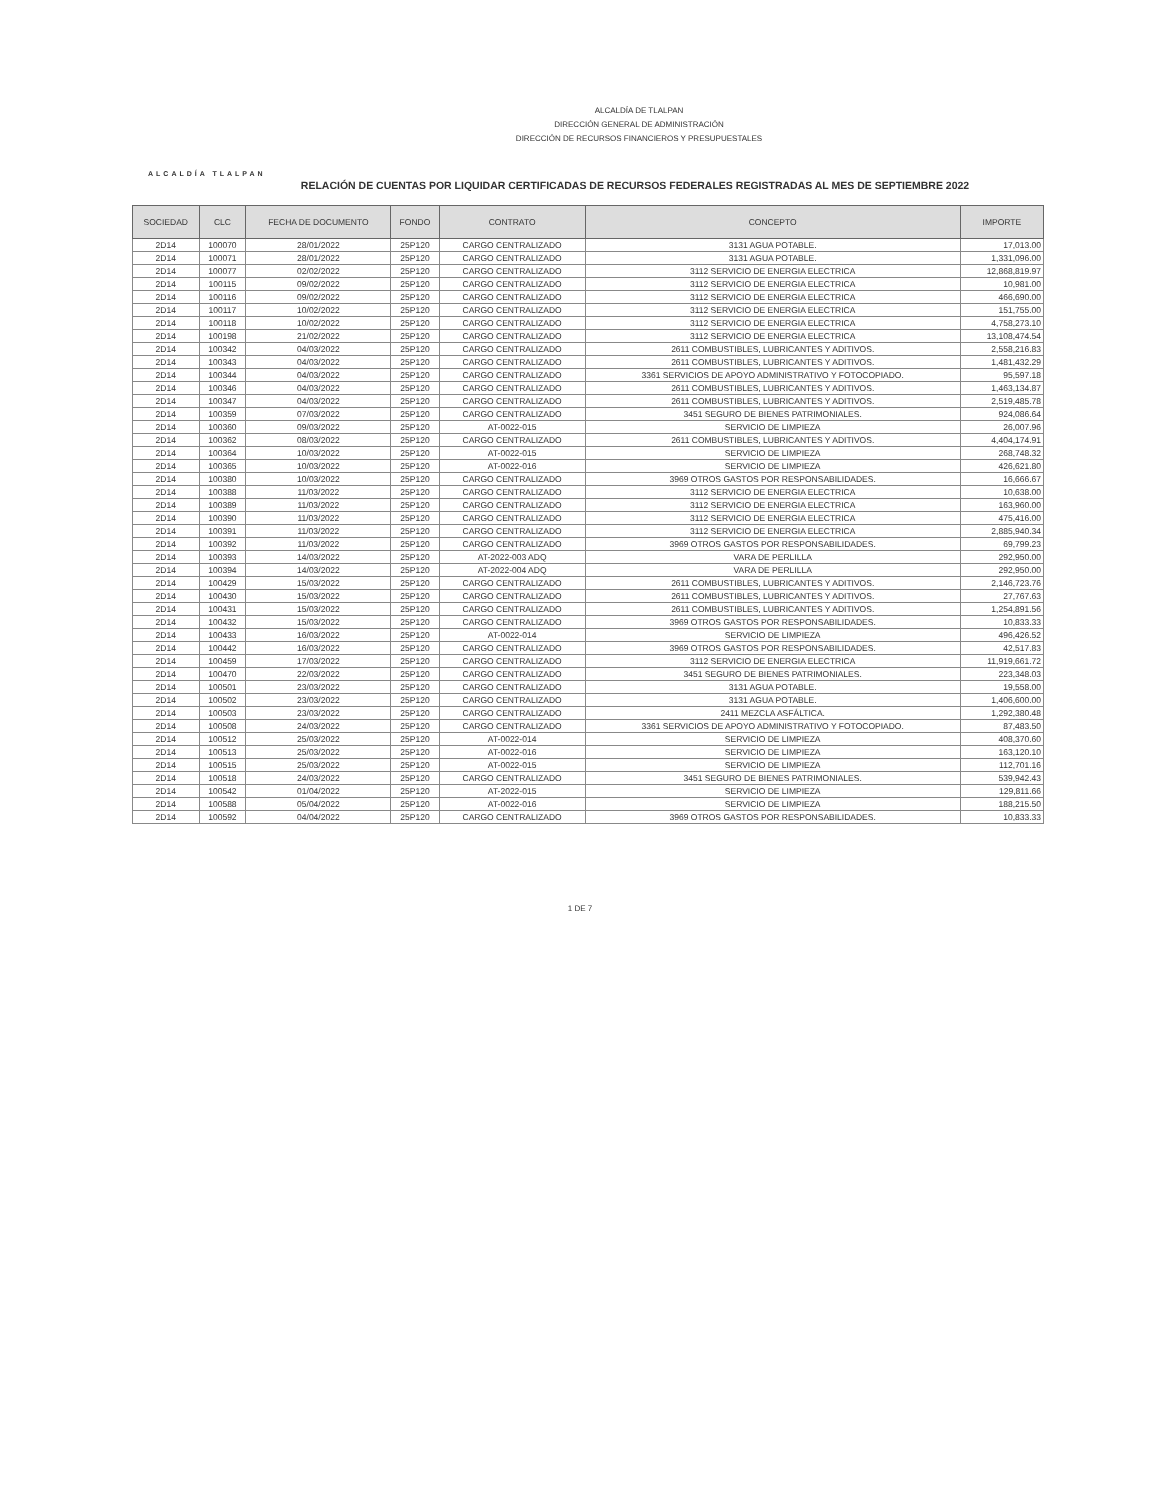ALCALDÍA TLALPAN
ALCALDÍA DE TLALPAN
DIRECCIÓN GENERAL DE ADMINISTRACIÓN
DIRECCIÓN DE RECURSOS FINANCIEROS Y PRESUPUESTALES
RELACIÓN DE CUENTAS POR LIQUIDAR CERTIFICADAS DE RECURSOS FEDERALES REGISTRADAS AL MES DE SEPTIEMBRE 2022
| SOCIEDAD | CLC | FECHA DE DOCUMENTO | FONDO | CONTRATO | CONCEPTO | IMPORTE |
| --- | --- | --- | --- | --- | --- | --- |
| 2D14 | 100070 | 28/01/2022 | 25P120 | CARGO CENTRALIZADO | 3131 AGUA POTABLE. | 17,013.00 |
| 2D14 | 100071 | 28/01/2022 | 25P120 | CARGO CENTRALIZADO | 3131 AGUA POTABLE. | 1,331,096.00 |
| 2D14 | 100077 | 02/02/2022 | 25P120 | CARGO CENTRALIZADO | 3112 SERVICIO DE ENERGIA ELECTRICA | 12,868,819.97 |
| 2D14 | 100115 | 09/02/2022 | 25P120 | CARGO CENTRALIZADO | 3112 SERVICIO DE ENERGIA ELECTRICA | 10,981.00 |
| 2D14 | 100116 | 09/02/2022 | 25P120 | CARGO CENTRALIZADO | 3112 SERVICIO DE ENERGIA ELECTRICA | 466,690.00 |
| 2D14 | 100117 | 10/02/2022 | 25P120 | CARGO CENTRALIZADO | 3112 SERVICIO DE ENERGIA ELECTRICA | 151,755.00 |
| 2D14 | 100118 | 10/02/2022 | 25P120 | CARGO CENTRALIZADO | 3112 SERVICIO DE ENERGIA ELECTRICA | 4,758,273.10 |
| 2D14 | 100198 | 21/02/2022 | 25P120 | CARGO CENTRALIZADO | 3112 SERVICIO DE ENERGIA ELECTRICA | 13,108,474.54 |
| 2D14 | 100342 | 04/03/2022 | 25P120 | CARGO CENTRALIZADO | 2611 COMBUSTIBLES, LUBRICANTES Y ADITIVOS. | 2,558,216.83 |
| 2D14 | 100343 | 04/03/2022 | 25P120 | CARGO CENTRALIZADO | 2611 COMBUSTIBLES, LUBRICANTES Y ADITIVOS. | 1,481,432.29 |
| 2D14 | 100344 | 04/03/2022 | 25P120 | CARGO CENTRALIZADO | 3361 SERVICIOS DE APOYO ADMINISTRATIVO Y FOTOCOPIADO. | 95,597.18 |
| 2D14 | 100346 | 04/03/2022 | 25P120 | CARGO CENTRALIZADO | 2611 COMBUSTIBLES, LUBRICANTES Y ADITIVOS. | 1,463,134.87 |
| 2D14 | 100347 | 04/03/2022 | 25P120 | CARGO CENTRALIZADO | 2611 COMBUSTIBLES, LUBRICANTES Y ADITIVOS. | 2,519,485.78 |
| 2D14 | 100359 | 07/03/2022 | 25P120 | CARGO CENTRALIZADO | 3451 SEGURO DE BIENES PATRIMONIALES. | 924,086.64 |
| 2D14 | 100360 | 09/03/2022 | 25P120 | AT-0022-015 | SERVICIO DE LIMPIEZA | 26,007.96 |
| 2D14 | 100362 | 08/03/2022 | 25P120 | CARGO CENTRALIZADO | 2611 COMBUSTIBLES, LUBRICANTES Y ADITIVOS. | 4,404,174.91 |
| 2D14 | 100364 | 10/03/2022 | 25P120 | AT-0022-015 | SERVICIO DE LIMPIEZA | 268,748.32 |
| 2D14 | 100365 | 10/03/2022 | 25P120 | AT-0022-016 | SERVICIO DE LIMPIEZA | 426,621.80 |
| 2D14 | 100380 | 10/03/2022 | 25P120 | CARGO CENTRALIZADO | 3969 OTROS GASTOS POR RESPONSABILIDADES. | 16,666.67 |
| 2D14 | 100388 | 11/03/2022 | 25P120 | CARGO CENTRALIZADO | 3112 SERVICIO DE ENERGIA ELECTRICA | 10,638.00 |
| 2D14 | 100389 | 11/03/2022 | 25P120 | CARGO CENTRALIZADO | 3112 SERVICIO DE ENERGIA ELECTRICA | 163,960.00 |
| 2D14 | 100390 | 11/03/2022 | 25P120 | CARGO CENTRALIZADO | 3112 SERVICIO DE ENERGIA ELECTRICA | 475,416.00 |
| 2D14 | 100391 | 11/03/2022 | 25P120 | CARGO CENTRALIZADO | 3112 SERVICIO DE ENERGIA ELECTRICA | 2,885,940.34 |
| 2D14 | 100392 | 11/03/2022 | 25P120 | CARGO CENTRALIZADO | 3969 OTROS GASTOS POR RESPONSABILIDADES. | 69,799.23 |
| 2D14 | 100393 | 14/03/2022 | 25P120 | AT-2022-003 ADQ | VARA DE PERLILLA | 292,950.00 |
| 2D14 | 100394 | 14/03/2022 | 25P120 | AT-2022-004 ADQ | VARA DE PERLILLA | 292,950.00 |
| 2D14 | 100429 | 15/03/2022 | 25P120 | CARGO CENTRALIZADO | 2611 COMBUSTIBLES, LUBRICANTES Y ADITIVOS. | 2,146,723.76 |
| 2D14 | 100430 | 15/03/2022 | 25P120 | CARGO CENTRALIZADO | 2611 COMBUSTIBLES, LUBRICANTES Y ADITIVOS. | 27,767.63 |
| 2D14 | 100431 | 15/03/2022 | 25P120 | CARGO CENTRALIZADO | 2611 COMBUSTIBLES, LUBRICANTES Y ADITIVOS. | 1,254,891.56 |
| 2D14 | 100432 | 15/03/2022 | 25P120 | CARGO CENTRALIZADO | 3969 OTROS GASTOS POR RESPONSABILIDADES. | 10,833.33 |
| 2D14 | 100433 | 16/03/2022 | 25P120 | AT-0022-014 | SERVICIO DE LIMPIEZA | 496,426.52 |
| 2D14 | 100442 | 16/03/2022 | 25P120 | CARGO CENTRALIZADO | 3969 OTROS GASTOS POR RESPONSABILIDADES. | 42,517.83 |
| 2D14 | 100459 | 17/03/2022 | 25P120 | CARGO CENTRALIZADO | 3112 SERVICIO DE ENERGIA ELECTRICA | 11,919,661.72 |
| 2D14 | 100470 | 22/03/2022 | 25P120 | CARGO CENTRALIZADO | 3451 SEGURO DE BIENES PATRIMONIALES. | 223,348.03 |
| 2D14 | 100501 | 23/03/2022 | 25P120 | CARGO CENTRALIZADO | 3131 AGUA POTABLE. | 19,558.00 |
| 2D14 | 100502 | 23/03/2022 | 25P120 | CARGO CENTRALIZADO | 3131 AGUA POTABLE. | 1,406,600.00 |
| 2D14 | 100503 | 23/03/2022 | 25P120 | CARGO CENTRALIZADO | 2411 MEZCLA ASFÁLTICA. | 1,292,380.48 |
| 2D14 | 100508 | 24/03/2022 | 25P120 | CARGO CENTRALIZADO | 3361 SERVICIOS DE APOYO ADMINISTRATIVO Y FOTOCOPIADO. | 87,483.50 |
| 2D14 | 100512 | 25/03/2022 | 25P120 | AT-0022-014 | SERVICIO DE LIMPIEZA | 408,370.60 |
| 2D14 | 100513 | 25/03/2022 | 25P120 | AT-0022-016 | SERVICIO DE LIMPIEZA | 163,120.10 |
| 2D14 | 100515 | 25/03/2022 | 25P120 | AT-0022-015 | SERVICIO DE LIMPIEZA | 112,701.16 |
| 2D14 | 100518 | 24/03/2022 | 25P120 | CARGO CENTRALIZADO | 3451 SEGURO DE BIENES PATRIMONIALES. | 539,942.43 |
| 2D14 | 100542 | 01/04/2022 | 25P120 | AT-2022-015 | SERVICIO DE LIMPIEZA | 129,811.66 |
| 2D14 | 100588 | 05/04/2022 | 25P120 | AT-0022-016 | SERVICIO DE LIMPIEZA | 188,215.50 |
| 2D14 | 100592 | 04/04/2022 | 25P120 | CARGO CENTRALIZADO | 3969 OTROS GASTOS POR RESPONSABILIDADES. | 10,833.33 |
1 DE 7